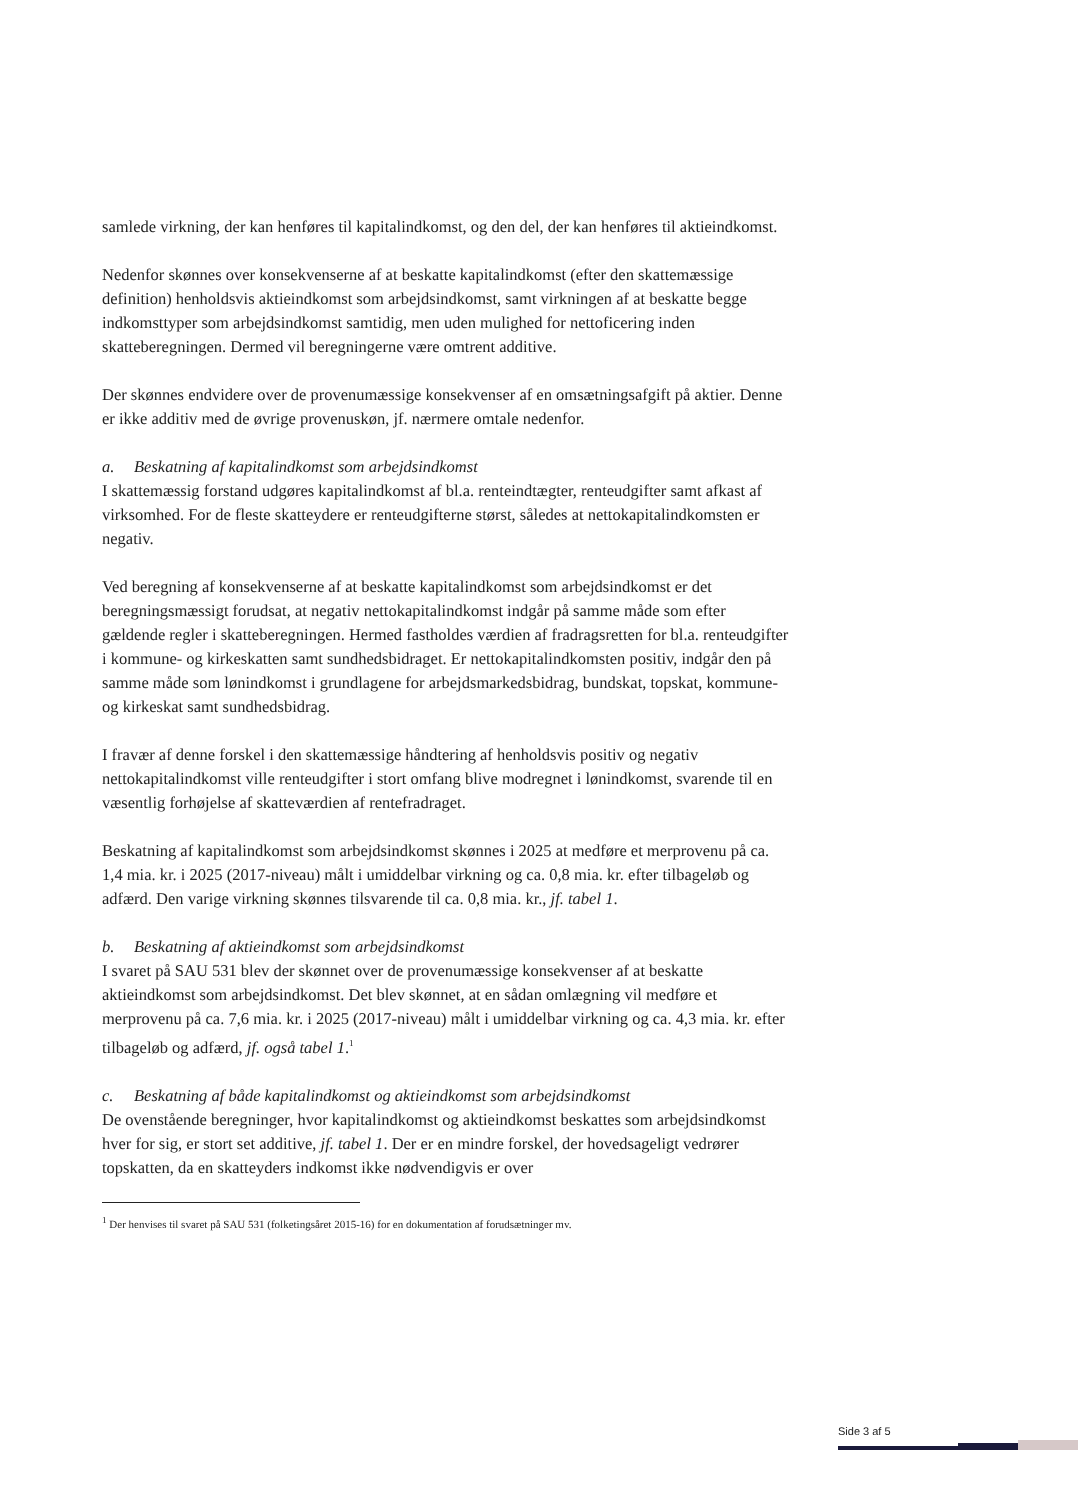samlede virkning, der kan henføres til kapitalindkomst, og den del, der kan henføres til aktieindkomst.
Nedenfor skønnes over konsekvenserne af at beskatte kapitalindkomst (efter den skattemæssige definition) henholdsvis aktieindkomst som arbejdsindkomst, samt virkningen af at beskatte begge indkomsttyper som arbejdsindkomst samtidig, men uden mulighed for nettoficering inden skatteberegningen. Dermed vil beregningerne være omtrent additive.
Der skønnes endvidere over de provenumæssige konsekvenser af en omsætningsafgift på aktier. Denne er ikke additiv med de øvrige provenuskøn, jf. nærmere omtale nedenfor.
a. Beskatning af kapitalindkomst som arbejdsindkomst
I skattemæssig forstand udgøres kapitalindkomst af bl.a. renteindtægter, renteudgifter samt afkast af virksomhed. For de fleste skatteydere er renteudgifterne størst, således at nettokapitalindkomsten er negativ.
Ved beregning af konsekvenserne af at beskatte kapitalindkomst som arbejdsindkomst er det beregningsmæssigt forudsat, at negativ nettokapitalindkomst indgår på samme måde som efter gældende regler i skatteberegningen. Hermed fastholdes værdien af fradragsretten for bl.a. renteudgifter i kommune- og kirkeskatten samt sundhedsbidraget. Er nettokapitalindkomsten positiv, indgår den på samme måde som lønindkomst i grundlagene for arbejdsmarkedsbidrag, bundskat, topskat, kommune- og kirkeskat samt sundhedsbidrag.
I fravær af denne forskel i den skattemæssige håndtering af henholdsvis positiv og negativ nettokapitalindkomst ville renteudgifter i stort omfang blive modregnet i lønindkomst, svarende til en væsentlig forhøjelse af skatteværdien af rentefradraget.
Beskatning af kapitalindkomst som arbejdsindkomst skønnes i 2025 at medføre et merprovenu på ca. 1,4 mia. kr. i 2025 (2017-niveau) målt i umiddelbar virkning og ca. 0,8 mia. kr. efter tilbageløb og adfærd. Den varige virkning skønnes tilsvarende til ca. 0,8 mia. kr., jf. tabel 1.
b. Beskatning af aktieindkomst som arbejdsindkomst
I svaret på SAU 531 blev der skønnet over de provenumæssige konsekvenser af at beskatte aktieindkomst som arbejdsindkomst. Det blev skønnet, at en sådan omlægning vil medføre et merprovenu på ca. 7,6 mia. kr. i 2025 (2017-niveau) målt i umiddelbar virkning og ca. 4,3 mia. kr. efter tilbageløb og adfærd, jf. også tabel 1.<sup>1</sup>
c. Beskatning af både kapitalindkomst og aktieindkomst som arbejdsindkomst
De ovenstående beregninger, hvor kapitalindkomst og aktieindkomst beskattes som arbejdsindkomst hver for sig, er stort set additive, jf. tabel 1. Der er en mindre forskel, der hovedsageligt vedrører topskatten, da en skatteyders indkomst ikke nødvendigvis er over
<sup>1</sup> Der henvises til svaret på SAU 531 (folketingsåret 2015-16) for en dokumentation af forudsætninger mv.
Side 3 af 5